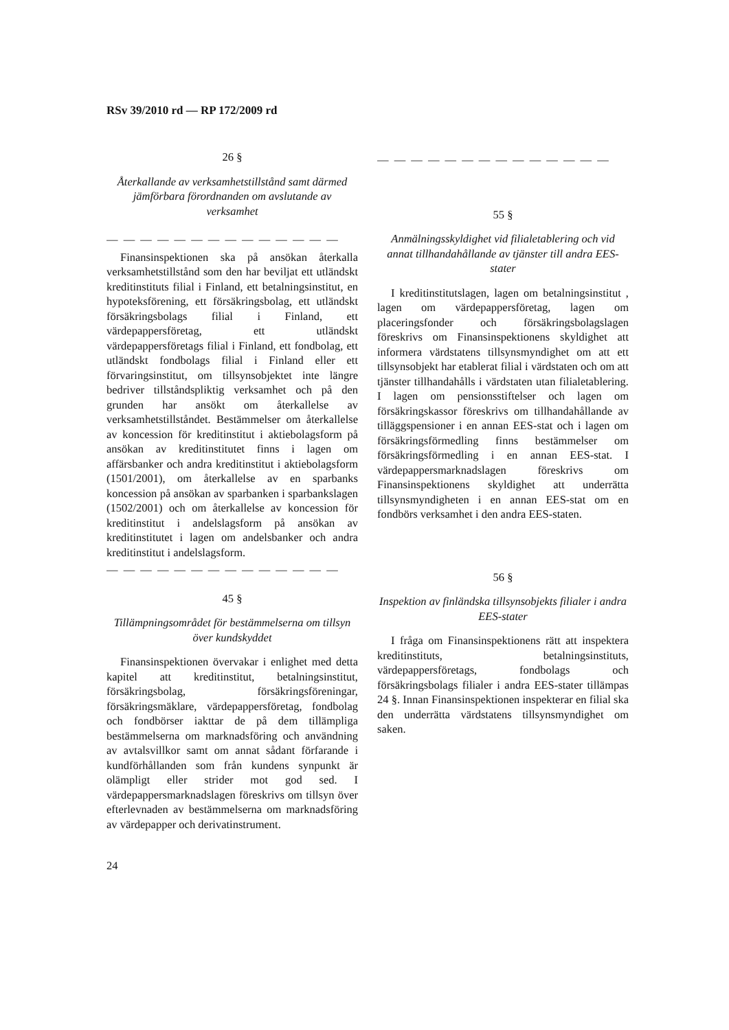RSv 39/2010 rd — RP 172/2009 rd
26 §
Återkallande av verksamhetstillstånd samt därmed jämförbara förordnanden om avslutande av verksamhet
— — — — — — — — — — — — — —
Finansinspektionen ska på ansökan återkalla verksamhetstillstånd som den har beviljat ett utländskt kreditinstituts filial i Finland, ett betalningsinstitut, en hypoteksförening, ett försäkringsbolag, ett utländskt försäkringsbolags filial i Finland, ett värdepappersföretag, ett utländskt värdepappersföretags filial i Finland, ett fondbolag, ett utländskt fondbolags filial i Finland eller ett förvaringsinstitut, om tillsynsobjektet inte längre bedriver tillståndspliktig verksamhet och på den grunden har ansökt om återkallelse av verksamhetstillståndet. Bestämmelser om återkallelse av koncession för kreditinstitut i aktiebolagsform på ansökan av kreditinstitutet finns i lagen om affärsbanker och andra kreditinstitut i aktiebolagsform (1501/2001), om återkallelse av en sparbanks koncession på ansökan av sparbanken i sparbankslagen (1502/2001) och om återkallelse av koncession för kreditinstitut i andelslagsform på ansökan av kreditinstitutet i lagen om andelsbanker och andra kreditinstitut i andelslagsform.
— — — — — — — — — — — — — —
45 §
Tillämpningsområdet för bestämmelserna om tillsyn över kundskyddet
Finansinspektionen övervakar i enlighet med detta kapitel att kreditinstitut, betalningsinstitut, försäkringsbolag, försäkringsföreningar, försäkringsmäklare, värdepappersföretag, fondbolag och fondbörser iakttar de på dem tillämpliga bestämmelserna om marknadsföring och användning av avtalsvillkor samt om annat sådant förfarande i kundförhållanden som från kundens synpunkt är olämpligt eller strider mot god sed. I värdepappersmarknadslagen föreskrivs om tillsyn över efterlevnaden av bestämmelserna om marknadsföring av värdepapper och derivatinstrument.
— — — — — — — — — — — — — —
55 §
Anmälningsskyldighet vid filialetablering och vid annat tillhandahållande av tjänster till andra EES-stater
I kreditinstitutslagen, lagen om betalningsinstitut , lagen om värdepappersföretag, lagen om placeringsfonder och försäkringsbolagslagen föreskrivs om Finansinspektionens skyldighet att informera värdstatens tillsynsmyndighet om att ett tillsynsobjekt har etablerat filial i värdstaten och om att tjänster tillhandahålls i värdstaten utan filialetablering. I lagen om pensionsstiftelser och lagen om försäkringskassor föreskrivs om tillhandahållande av tilläggspensioner i en annan EES-stat och i lagen om försäkringsförmedling finns bestämmelser om försäkringsförmedling i en annan EES-stat. I värdepappersmarknadslagen föreskrivs om Finansinspektionens skyldighet att underrätta tillsynsmyndigheten i en annan EES-stat om en fondbörs verksamhet i den andra EES-staten.
56 §
Inspektion av finländska tillsynsobjekts filialer i andra EES-stater
I fråga om Finansinspektionens rätt att inspektera kreditinstituts, betalningsinstituts, värdepappersföretags, fondbolags och försäkringsbolags filialer i andra EES-stater tillämpas 24 §. Innan Finansinspektionen inspekterar en filial ska den underrätta värdstatens tillsynsmyndighet om saken.
24